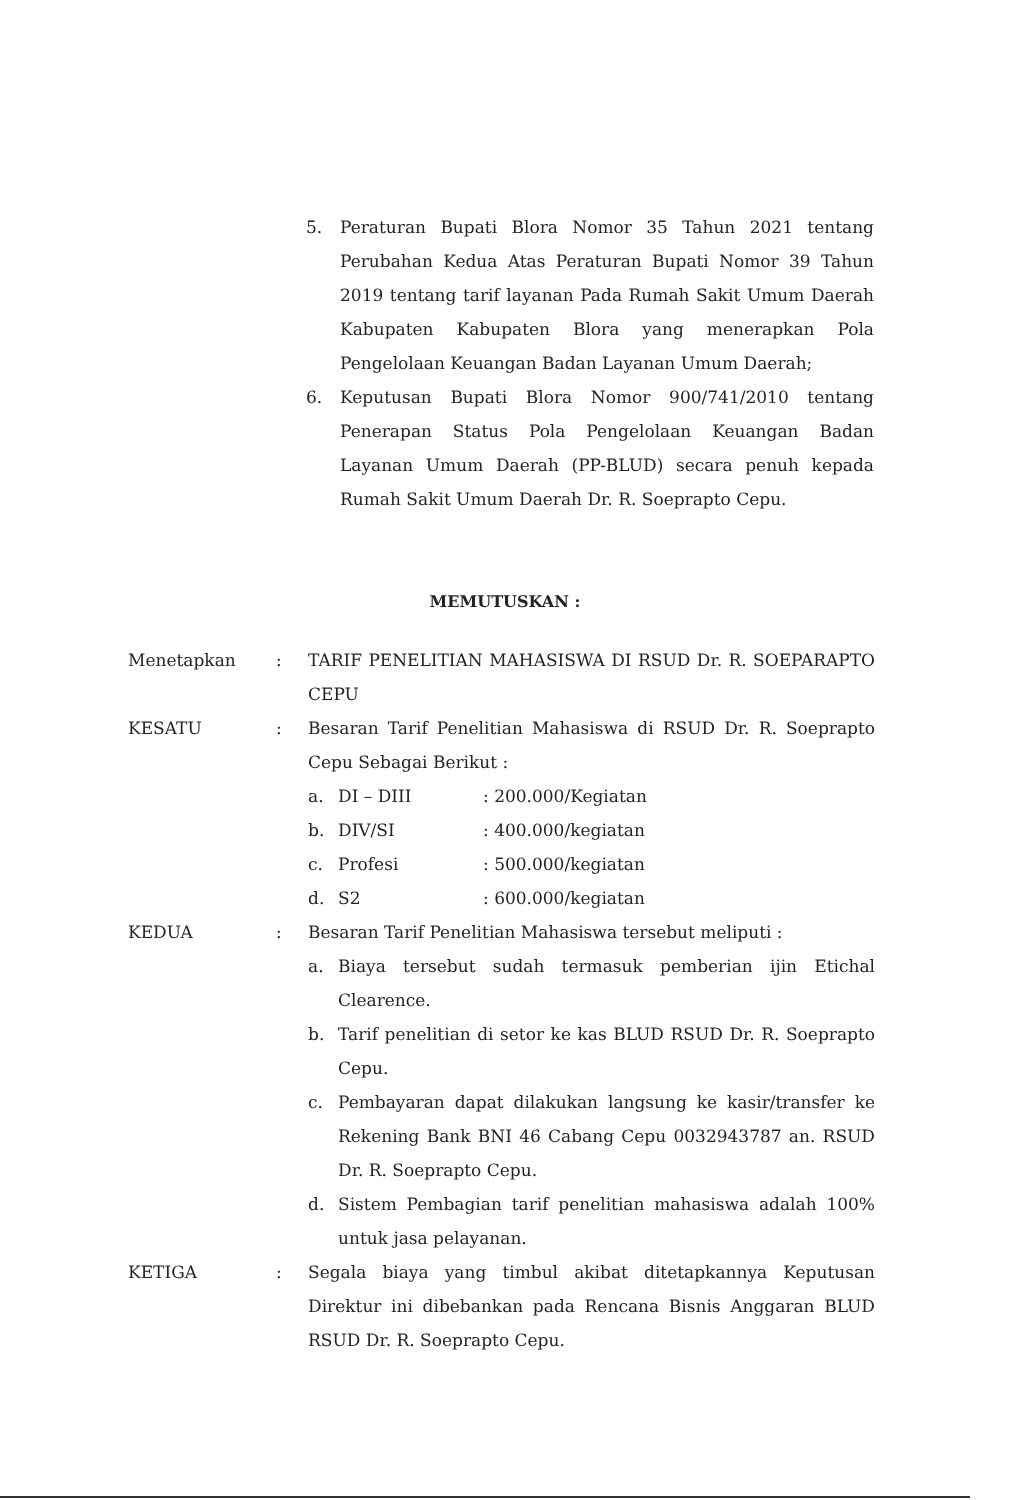5. Peraturan Bupati Blora Nomor 35 Tahun 2021 tentang Perubahan Kedua Atas Peraturan Bupati Nomor 39 Tahun 2019 tentang tarif layanan Pada Rumah Sakit Umum Daerah Kabupaten Kabupaten Blora yang menerapkan Pola Pengelolaan Keuangan Badan Layanan Umum Daerah;
6. Keputusan Bupati Blora Nomor 900/741/2010 tentang Penerapan Status Pola Pengelolaan Keuangan Badan Layanan Umum Daerah (PP-BLUD) secara penuh kepada Rumah Sakit Umum Daerah Dr. R. Soeprapto Cepu.
MEMUTUSKAN :
Menetapkan: TARIF PENELITIAN MAHASISWA DI RSUD Dr. R. SOEPARAPTO CEPU
KESATU: Besaran Tarif Penelitian Mahasiswa di RSUD Dr. R. Soeprapto Cepu Sebagai Berikut :
a. DI – DIII: 200.000/Kegiatan
b. DIV/SI: 400.000/kegiatan
c. Profesi: 500.000/kegiatan
d. S2: 600.000/kegiatan
KEDUA: Besaran Tarif Penelitian Mahasiswa tersebut meliputi :
a. Biaya tersebut sudah termasuk pemberian ijin Etichal Clearence.
b. Tarif penelitian di setor ke kas BLUD RSUD Dr. R. Soeprapto Cepu.
c. Pembayaran dapat dilakukan langsung ke kasir/transfer ke Rekening Bank BNI 46 Cabang Cepu 0032943787 an. RSUD Dr. R. Soeprapto Cepu.
d. Sistem Pembagian tarif penelitian mahasiswa adalah 100% untuk jasa pelayanan.
KETIGA: Segala biaya yang timbul akibat ditetapkannya Keputusan Direktur ini dibebankan pada Rencana Bisnis Anggaran BLUD RSUD Dr. R. Soeprapto Cepu.